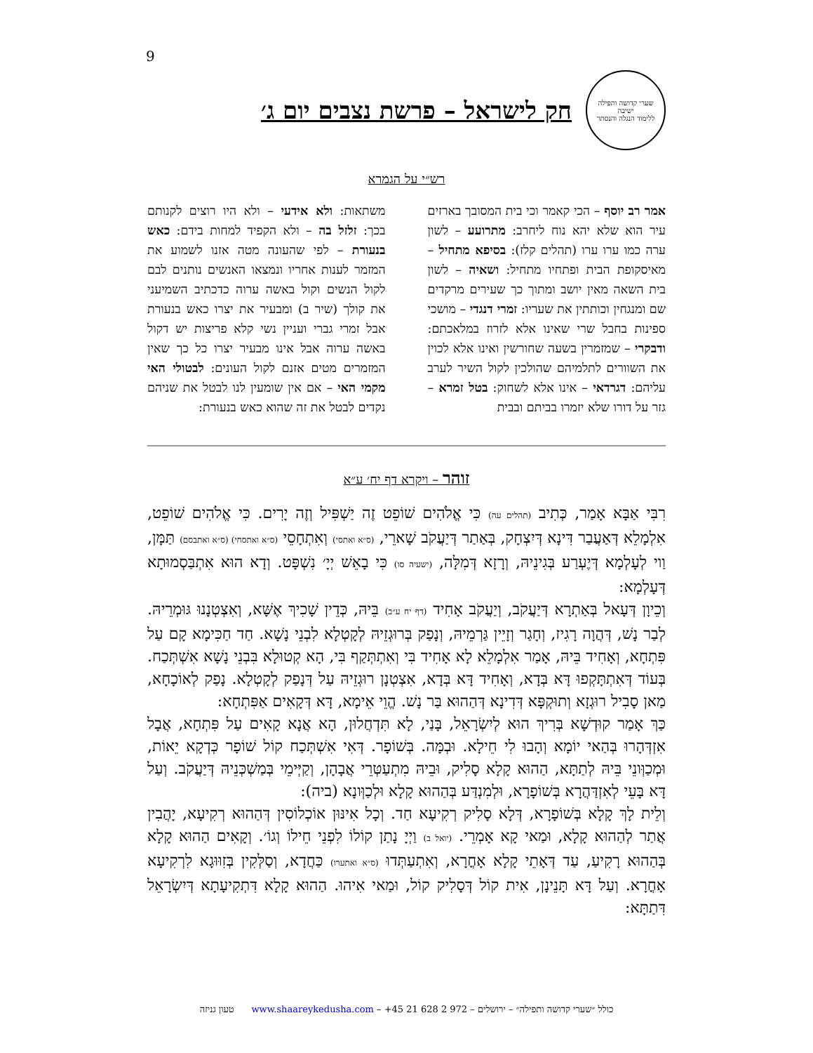9
שערי קדושה ותפילה
ישיבה
ללימוד הנגלה והנסתר
חק לישראל – פרשת נצבים יום ג׳
רש״י על הגמרא
אמר רב יוסף – הכי קאמר וכי בית המסובך בארזים עיר הוא שלא יהא נוח ליחרב: מתרועע – לשון ערה כמו ערו ערו (תהלים קלז): בסיפא מתחיל – מאיסקופת הבית ופתחיו מתחיל: ושאיה – לשון בית השאה מאין יושב ומתוך כך שעירים מרקדים שם ומנגחין וכותתין את שעריו: זמרי דנגדי – מושכי ספינות בחבל שרי שאינו אלא לזרוז במלאכתם: ודבקרי – שמזמרין בשעה שחורשין ואינו אלא לכוין את השוורים לתלמיהם שהולכין לקול השיר לערב עליהם: דגרדאי – אינו אלא לשחוק: בטל זמרא – גזר על דורו שלא יזמרו בביתם ובבית
משתאות: ולא אידעי – ולא היו רוצים לקנותם בכך: זלזל בה – ולא הקפיד למחות בידם: כאש בנעורת – לפי שהעונה מטה אזנו לשמוע את המזמר לענות אחריו ונמצאו האנשים נותנים לבם לקול הנשים וקול באשה ערוה כדכתיב השמיעני את קולך (שיר ב) ומבעיר את יצרו כאש בנעורת אבל זמרי גברי ועניין נשי קלא פריצות יש דקול באשה ערוה אבל אינו מבעיר יצרו כל כך שאין המזמרים מטים אזנם לקול העונים: לבטולי האי מקמי האי – אם אין שומעין לנו לבטל את שניהם נקדים לבטל את זה שהוא כאש בנעורת:
זוהר – ויקרא דף יח׳ ע״א
רִבִּי אַבָּא אָמַר, כְּתִיב (תהלים עה) כִּי אֱלֹהִים שׁוֹפֵט זֶה יַשְׁפִּיל וְזֶה יָרִים. כִּי אֱלֹהִים שׁוֹפֵט, אִלְמָלֵא דְּאַעֲבַר דִּינָא דְּיִצְחָק, בְּאַתַר דְּיַעֲקֹב שָׁארֵי, (ס״א ואתסי) וְאִתְחָסֵי (ס״א ואתסחי) (ס״א ואתבסם) תַּמָּן, וַוי לְעָלְמָא דְּיֶעְרַע בְּגִינֵיהּ, וְרָזָא דְּמִלָּה, (ישעיה סו) כִּי בָאֵשׁ יְיָ׳ נִשְׁפָּט. וְדָא הוּא אִתְבַּסְמוּתָא דְּעָלְמָא:
וְכֵיוָן דְּעָאל בְּאַתְרָא דְּיַעֲקֹב, וְיַעֲקֹב אָחִיד (דף יח ע״ב) בֵּיהּ, כְּדֵין שָׁכִיךְ אֶשָּׁא, וְאִצְטְנָנוּ גּוּמְרֵיהּ. לְבַר נָשׁ, דְּהֲוָה רָגִיז, וְחָגַר וְזָיֵין גַּרְמֵיהּ, וְנָפַק בְּרוּגְזֵיהּ לְקָטְלָא לִבְנֵי נָשָׁא. חַד חַכִּימָא קָם עַל פִּתְחָא, וְאָחִיד בֵּיהּ, אָמַר אִלְמָלֵא לָא אָחִיד בִּי וְאִתְתְּקַף בִּי, הָא קְטוּלָא בִּבְנֵי נָשָׁא אִשְׁתְּכַח. בְּעוֹד דְּאִתְתָּקְפוּ דָּא בְּדָא, וְאָחִיד דָּא בְּדָא, אִצְטְנָן רוּגְזֵיהּ עַל דְּנָפַק לְקָטְלָא. נָפַק לְאוֹכָחָא, מַאן סָבִיל רוּגְזָא וְתוּקְפָּא דְּדִינָא דְּהַהוּא בַּר נָשׁ. הֱוֵי אֵימָא, דָּא דְּקָאִים אַפִּתְחָא:
כַּךְ אָמַר קוּדְשָׁא בְּרִיךְ הוּא לְיִשְׂרָאֵל, בָּנַי, לָא תִּדְחֲלוּן, הָא אֲנָא קָאִים עַל פִּתְחָא, אֲבָל אִזְדְּהָרוּ בְּהַאי יוֹמָא וְהָבוּ לִי חֵילָא. וּבְמָּה. בְּשׁוֹפָר. דְּאִי אִשְׁתְּכַח קוֹל שׁוֹפָר כְּדְקָא יֵאוֹת, וּמְכַוְּונֵי בֵּיהּ לְתַתָּא, הַהוּא קָלָא סָלִיק, וּבֵיהּ מִתְעַטְּרֵי אֲבָהָן, וְקַיְּימֵי בְּמַשְׁכְּנֵיהּ דְּיַעֲקֹב. וְעַל דָּא בָּעֵי לְאִזְדַּהֲרָא בְּשׁוֹפָרָא, וּלְמִנְדַּע בְּהַהוּא קָלָא וּלְכַוְּונָא (ביה):
וְלֵית לָךְ קָלָא בְּשׁוֹפָרָא, דְּלָא סָלִיק רְקִיעָא חַד. וְכָל אִינּוּן אוֹכְלוֹסִין דְּהַהוּא רְקִיעָא, יָהֲבִין אֲתַר לְהַהוּא קָלָא, וּמַאי קָא אָמְרֵי. (יואל ב) וַיְיָ נָתַן קוֹלוֹ לִפְנֵי חֵילוֹ וְגוֹ׳. וְקָאִים הַהוּא קָלָא בְּהַהוּא רָקִיעַ, עַד דְּאָתֵי קָלָא אָחֳרָא, וְאִתְעַתְּדוּ (ס״א ואתערו) כַּחֲדָא, וְסַלְּקִין בְּזִוּוּגָא לִרְקִיעָא אָחֳרָא. וְעַל דָּא תָּנֵינָן, אִית קוֹל דְּסָלִיק קוֹל, וּמַאי אִיהוּ. הַהוּא קָלָא דִּתְקִיעָתָא דְּיִשְׂרָאֵל דִּתַתָּא:
כולל ״שערי קדושה ותפילה״ – ירושלים – 972 2 628 21 45+ – www.shaareykedusha.com טעון גניזה